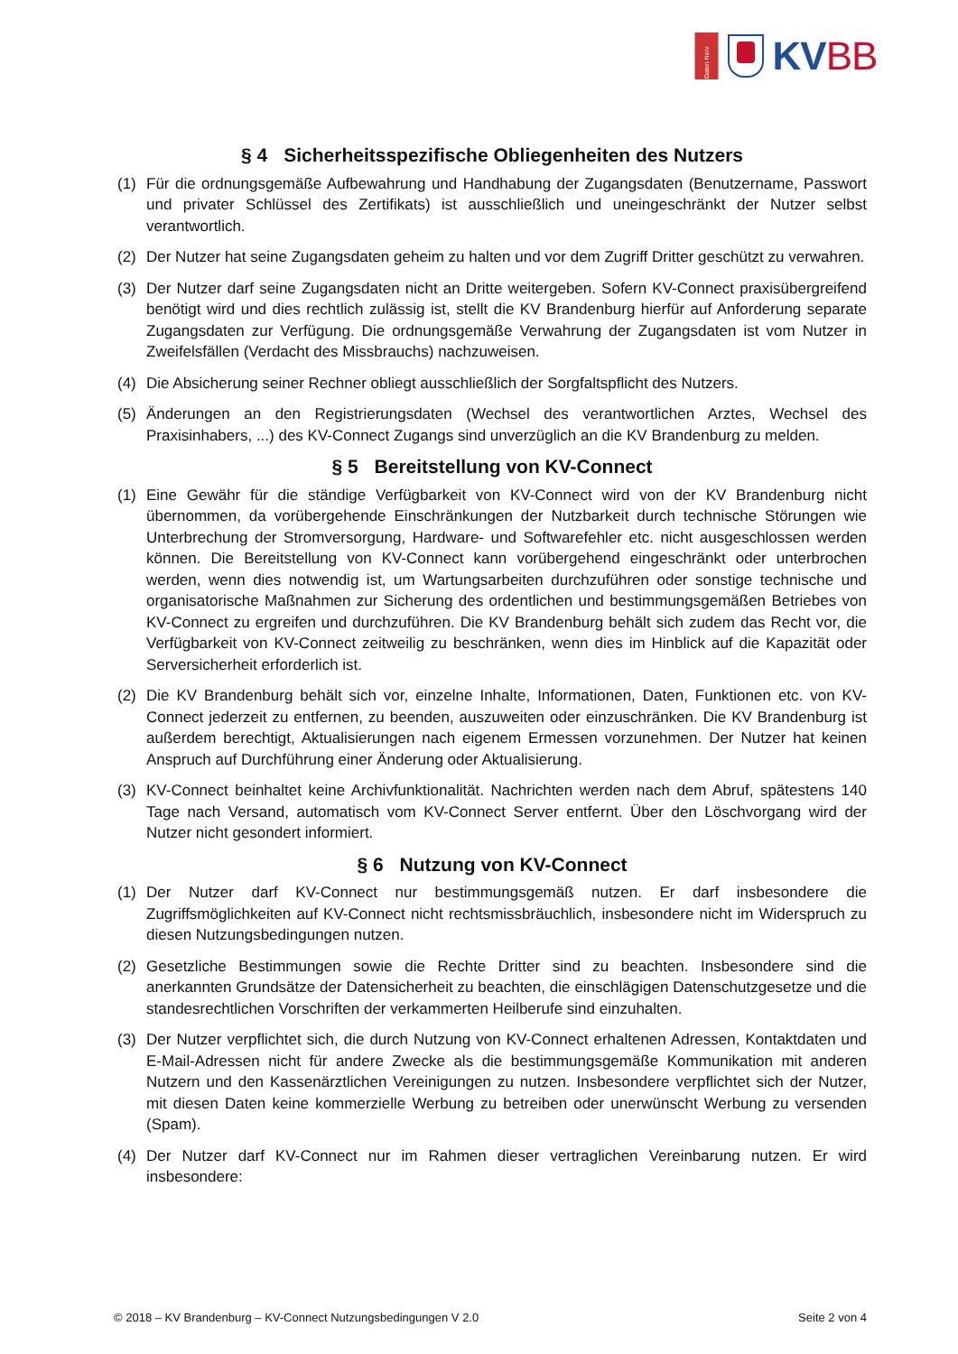Daten Nerv
KVBB
§ 4 Sicherheitsspezifische Obliegenheiten des Nutzers
(1) Für die ordnungsgemäße Aufbewahrung und Handhabung der Zugangsdaten (Benutzername, Passwort und privater Schlüssel des Zertifikats) ist ausschließlich und uneingeschränkt der Nutzer selbst verantwortlich.
(2) Der Nutzer hat seine Zugangsdaten geheim zu halten und vor dem Zugriff Dritter geschützt zu verwahren.
(3) Der Nutzer darf seine Zugangsdaten nicht an Dritte weitergeben. Sofern KV-Connect praxisübergreifend benötigt wird und dies rechtlich zulässig ist, stellt die KV Brandenburg hierfür auf Anforderung separate Zugangsdaten zur Verfügung. Die ordnungsgemäße Verwahrung der Zugangsdaten ist vom Nutzer in Zweifelsfällen (Verdacht des Missbrauchs) nachzuweisen.
(4) Die Absicherung seiner Rechner obliegt ausschließlich der Sorgfaltspflicht des Nutzers.
(5) Änderungen an den Registrierungsdaten (Wechsel des verantwortlichen Arztes, Wechsel des Praxisinhabers, ...) des KV-Connect Zugangs sind unverzüglich an die KV Brandenburg zu melden.
§ 5 Bereitstellung von KV-Connect
(1) Eine Gewähr für die ständige Verfügbarkeit von KV-Connect wird von der KV Brandenburg nicht übernommen, da vorübergehende Einschränkungen der Nutzbarkeit durch technische Störungen wie Unterbrechung der Stromversorgung, Hardware- und Softwarefehler etc. nicht ausgeschlossen werden können. Die Bereitstellung von KV-Connect kann vorübergehend eingeschränkt oder unterbrochen werden, wenn dies notwendig ist, um Wartungsarbeiten durchzuführen oder sonstige technische und organisatorische Maßnahmen zur Sicherung des ordentlichen und bestimmungsgemäßen Betriebes von KV-Connect zu ergreifen und durchzuführen. Die KV Brandenburg behält sich zudem das Recht vor, die Verfügbarkeit von KV-Connect zeitweilig zu beschränken, wenn dies im Hinblick auf die Kapazität oder Serversicherheit erforderlich ist.
(2) Die KV Brandenburg behält sich vor, einzelne Inhalte, Informationen, Daten, Funktionen etc. von KV-Connect jederzeit zu entfernen, zu beenden, auszuweiten oder einzuschränken. Die KV Brandenburg ist außerdem berechtigt, Aktualisierungen nach eigenem Ermessen vorzunehmen. Der Nutzer hat keinen Anspruch auf Durchführung einer Änderung oder Aktualisierung.
(3) KV-Connect beinhaltet keine Archivfunktionalität. Nachrichten werden nach dem Abruf, spätestens 140 Tage nach Versand, automatisch vom KV-Connect Server entfernt. Über den Löschvorgang wird der Nutzer nicht gesondert informiert.
§ 6 Nutzung von KV-Connect
(1) Der Nutzer darf KV-Connect nur bestimmungsgemäß nutzen. Er darf insbesondere die Zugriffsmöglichkeiten auf KV-Connect nicht rechtsmissbräuchlich, insbesondere nicht im Widerspruch zu diesen Nutzungsbedingungen nutzen.
(2) Gesetzliche Bestimmungen sowie die Rechte Dritter sind zu beachten. Insbesondere sind die anerkannten Grundsätze der Datensicherheit zu beachten, die einschlägigen Datenschutzgesetze und die standesrechtlichen Vorschriften der verkammerten Heilberufe sind einzuhalten.
(3) Der Nutzer verpflichtet sich, die durch Nutzung von KV-Connect erhaltenen Adressen, Kontaktdaten und E-Mail-Adressen nicht für andere Zwecke als die bestimmungsgemäße Kommunikation mit anderen Nutzern und den Kassenärztlichen Vereinigungen zu nutzen. Insbesondere verpflichtet sich der Nutzer, mit diesen Daten keine kommerzielle Werbung zu betreiben oder unerwünscht Werbung zu versenden (Spam).
(4) Der Nutzer darf KV-Connect nur im Rahmen dieser vertraglichen Vereinbarung nutzen. Er wird insbesondere:
© 2018 – KV Brandenburg – KV-Connect Nutzungsbedingungen V 2.0 Seite 2 von 4